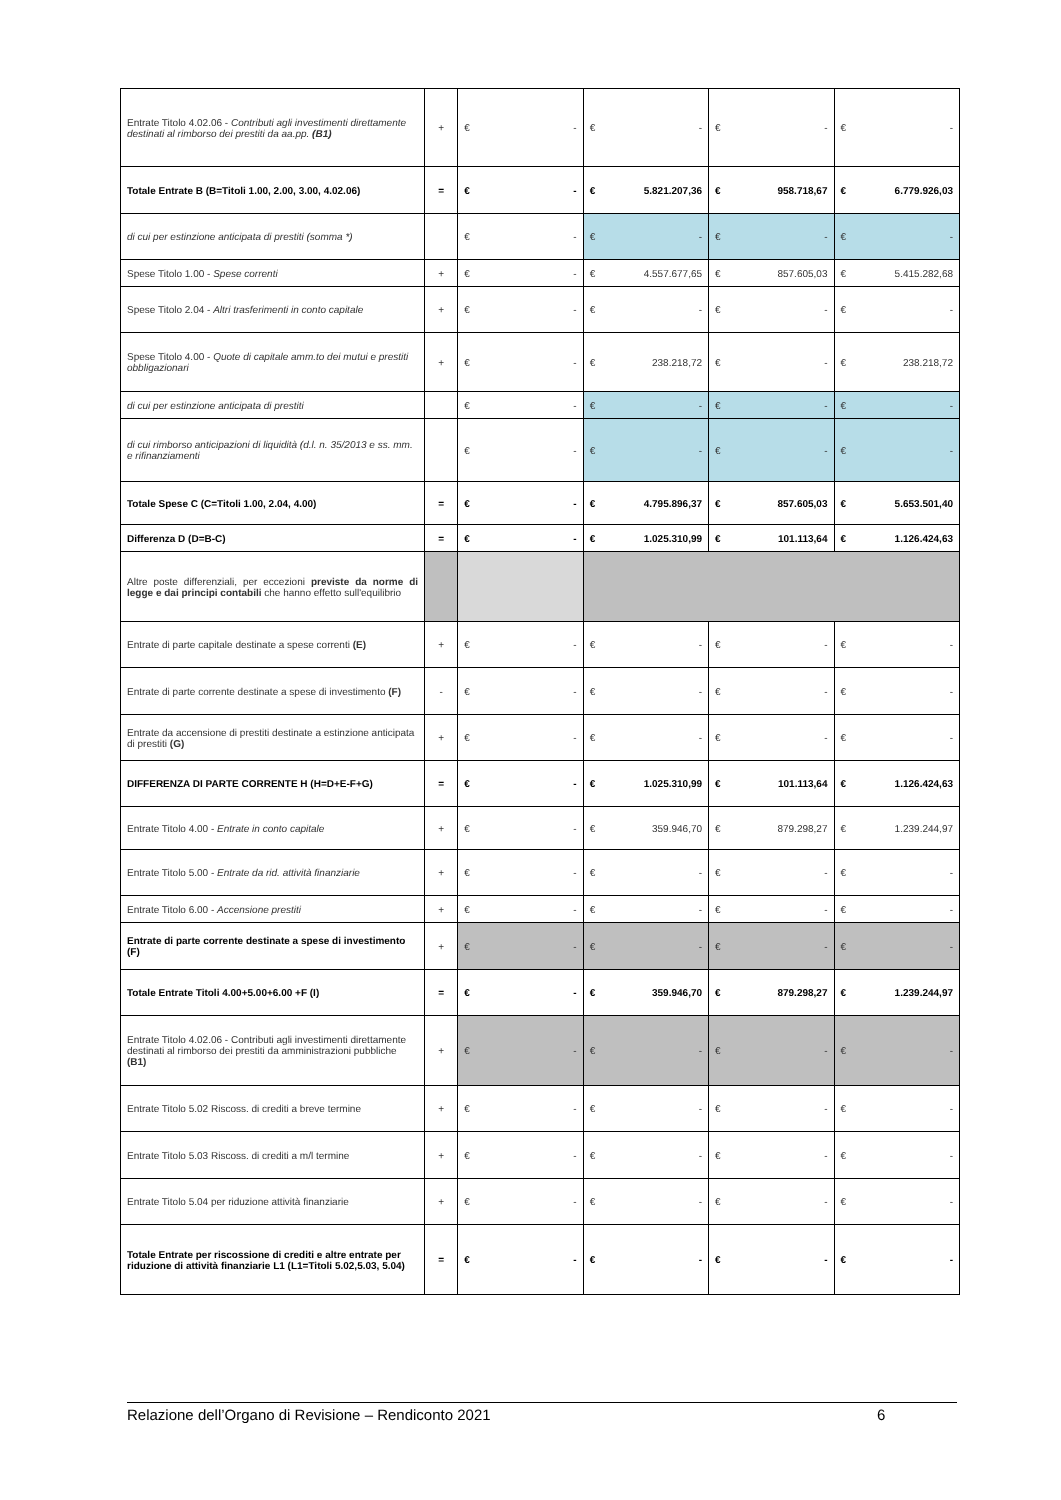| Entrate Titolo 4.02.06 - Contributi agli investimenti direttamente destinati al rimborso dei prestiti da aa.pp. (B1) | + | € - | € - | € - | € - |
| Totale Entrate B (B=Titoli 1.00, 2.00, 3.00, 4.02.06) | = | € - | € 5.821.207,36 | € 958.718,67 | € 6.779.926,03 |
| di cui per estinzione anticipata di prestiti (somma *) | | € - | € - | € - | € - |
| Spese Titolo 1.00 - Spese correnti | + | € - | € 4.557.677,65 | € 857.605,03 | € 5.415.282,68 |
| Spese Titolo 2.04 - Altri trasferimenti in conto capitale | + | € - | € - | € - | € - |
| Spese Titolo 4.00 - Quote di capitale amm.to dei mutui e prestiti obbligazionari | + | € - | € 238.218,72 | € - | € 238.218,72 |
| di cui per estinzione anticipata di prestiti | | € - | € - | € - | € - |
| di cui rimborso anticipazioni di liquidità (d.l. n. 35/2013 e ss. mm. e rifinanziamenti | | € - | € - | € - | € - |
| Totale Spese C (C=Titoli 1.00, 2.04, 4.00) | = | € - | € 4.795.896,37 | € 857.605,03 | € 5.653.501,40 |
| Differenza D (D=B-C) | = | € - | € 1.025.310,99 | € 101.113,64 | € 1.126.424,63 |
| Altre poste differenziali, per eccezioni previste da norme di legge e dai principi contabili che hanno effetto sull'equilibrio | | | | | |
| Entrate di parte capitale destinate a spese correnti (E) | + | € - | € - | € - | € - |
| Entrate di parte corrente destinate a spese di investimento (F) | - | € - | € - | € - | € - |
| Entrate da accensione di prestiti destinate a estinzione anticipata di prestiti (G) | + | € - | € - | € - | € - |
| DIFFERENZA DI PARTE CORRENTE H (H=D+E-F+G) | = | € - | € 1.025.310,99 | € 101.113,64 | € 1.126.424,63 |
| Entrate Titolo 4.00 - Entrate in conto capitale | + | € - | € 359.946,70 | € 879.298,27 | € 1.239.244,97 |
| Entrate Titolo 5.00 - Entrate da rid. attività finanziarie | + | € - | € - | € - | € - |
| Entrate Titolo 6.00 - Accensione prestiti | + | € - | € - | € - | € - |
| Entrate di parte corrente destinate a spese di investimento (F) | + | € - | € - | € - | € - |
| Totale Entrate Titoli 4.00+5.00+6.00 +F (I) | = | € - | € 359.946,70 | € 879.298,27 | € 1.239.244,97 |
| Entrate Titolo 4.02.06 - Contributi agli investimenti direttamente destinati al rimborso dei prestiti da amministrazioni pubbliche (B1) | + | € - | € - | € - | € - |
| Entrate Titolo 5.02 Riscoss. di crediti a breve termine | + | € - | € - | € - | € - |
| Entrate Titolo 5.03 Riscoss. di crediti a m/l termine | + | € - | € - | € - | € - |
| Entrate Titolo 5.04 per riduzione attività finanziarie | + | € - | € - | € - | € - |
| Totale Entrate per riscossione di crediti e altre entrate per riduzione di attività finanziarie L1 (L1=Titoli 5.02,5.03, 5.04) | = | € - | € - | € - | € - |
Relazione dell’Organo di Revisione – Rendiconto 2021 6